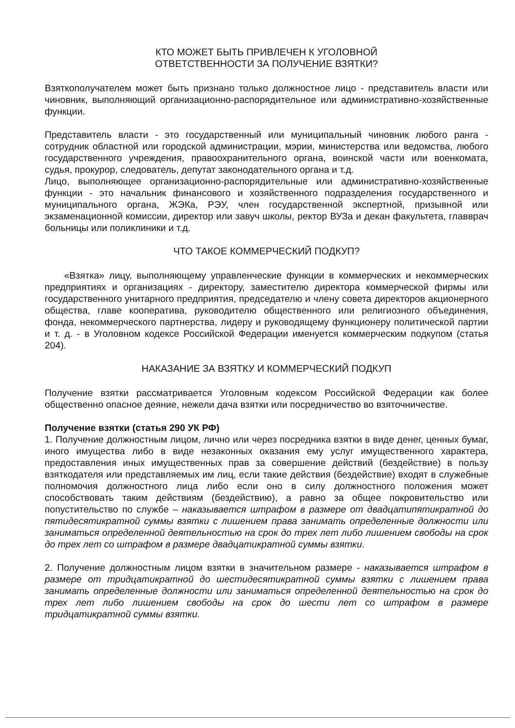КТО МОЖЕТ БЫТЬ ПРИВЛЕЧЕН К УГОЛОВНОЙ
ОТВЕТСТВЕННОСТИ ЗА ПОЛУЧЕНИЕ ВЗЯТКИ?
Взяткополучателем может быть признано только должностное лицо - представитель власти или чиновник, выполняющий организационно-распорядительное или административно-хозяйственные функции.
Представитель власти - это государственный или муниципальный чиновник любого ранга - сотрудник областной или городской администрации, мэрии, министерства или ведомства, любого государственного учреждения, правоохранительного органа, воинской части или военкомата, судья, прокурор, следователь, депутат законодательного органа и т.д.
Лицо, выполняющее организационно-распорядительные или административно-хозяйственные функции - это начальник финансового и хозяйственного подразделения государственного и муниципального органа, ЖЭКа, РЭУ, член государственной экспертной, призывной или экзаменационной комиссии, директор или завуч школы, ректор ВУЗа и декан факультета, главврач больницы или поликлиники и т.д.
ЧТО ТАКОЕ КОММЕРЧЕСКИЙ ПОДКУП?
«Взятка» лицу, выполняющему управленческие функции в коммерческих и некоммерческих предприятиях и организациях - директору, заместителю директора коммерческой фирмы или государственного унитарного предприятия, председателю и члену совета директоров акционерного общества, главе кооператива, руководителю общественного или религиозного объединения, фонда, некоммерческого партнерства, лидеру и руководящему функционеру политической партии и т. д. - в Уголовном кодексе Российской Федерации именуется коммерческим подкупом (статья 204).
НАКАЗАНИЕ ЗА ВЗЯТКУ И КОММЕРЧЕСКИЙ ПОДКУП
Получение взятки рассматривается Уголовным кодексом Российской Федерации как более общественно опасное деяние, нежели дача взятки или посредничество во взяточничестве.
Получение взятки (статья 290 УК РФ)
1. Получение должностным лицом, лично или через посредника взятки в виде денег, ценных бумаг, иного имущества либо в виде незаконных оказания ему услуг имущественного характера, предоставления иных имущественных прав за совершение действий (бездействие) в пользу взяткодателя или представляемых им лиц, если такие действия (бездействие) входят в служебные полномочия должностного лица либо если оно в силу должностного положения может способствовать таким действиям (бездействию), а равно за общее покровительство или попустительство по службе – наказывается штрафом в размере от двадцатипятикратной до пятидесятикратной суммы взятки с лишением права занимать определенные должности или заниматься определенной деятельностью на срок до трех лет либо лишением свободы на срок до трех лет со штрафом в размере двадцатикратной суммы взятки.
2. Получение должностным лицом взятки в значительном размере - наказывается штрафом в размере от тридцатикратной до шестидесятикратной суммы взятки с лишением права занимать определенные должности или заниматься определенной деятельностью на срок до трех лет либо лишением свободы на срок до шести лет со штрафом в размере тридцатикратной суммы взятки.